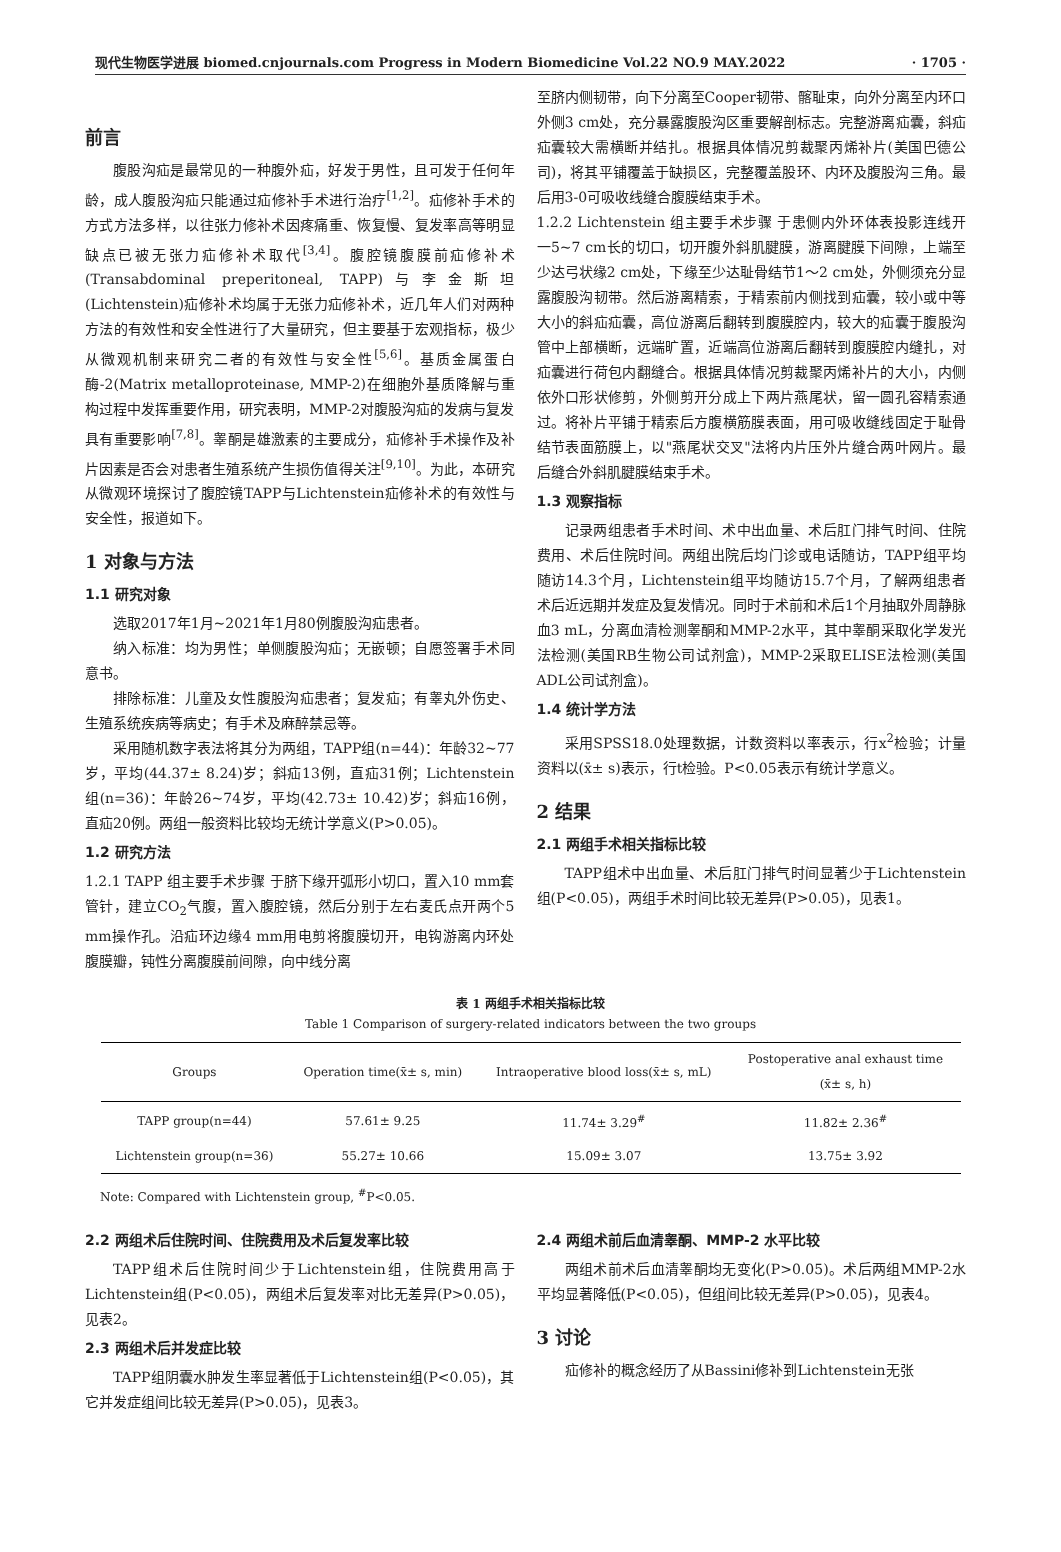现代生物医学进展 biomed.cnjournals.com Progress in Modern Biomedicine Vol.22 NO.9 MAY.2022 · 1705 ·
前言
腹股沟疝是最常见的一种腹外疝，好发于男性，且可发于任何年龄，成人腹股沟疝只能通过疝修补手术进行治疗<sup>[1,2]</sup>。疝修补手术的方式方法多样，以往张力修补术因疼痛重、恢复慢、复发率高等明显缺点已被无张力疝修补术取代<sup>[3,4]</sup>。腹腔镜腹膜前疝修补术(Transabdominal preperitoneal, TAPP)与李金斯坦(Lichtenstein)疝修补术均属于无张力疝修补术，近几年人们对两种方法的有效性和安全性进行了大量研究，但主要基于宏观指标，极少从微观机制来研究二者的有效性与安全性<sup>[5,6]</sup>。基质金属蛋白酶-2(Matrix metalloproteinase, MMP-2)在细胞外基质降解与重构过程中发挥重要作用，研究表明，MMP-2对腹股沟疝的发病与复发具有重要影响<sup>[7,8]</sup>。睾酮是雄激素的主要成分，疝修补手术操作及补片因素是否会对患者生殖系统产生损伤值得关注<sup>[9,10]</sup>。为此，本研究从微观环境探讨了腹腔镜TAPP与Lichtenstein疝修补术的有效性与安全性，报道如下。
1 对象与方法
1.1 研究对象
选取2017年1月~2021年1月80例腹股沟疝患者。
纳入标准：均为男性；单侧腹股沟疝；无嵌顿；自愿签署手术同意书。
排除标准：儿童及女性腹股沟疝患者；复发疝；有睾丸外伤史、生殖系统疾病等病史；有手术及麻醉禁忌等。
采用随机数字表法将其分为两组，TAPP组(n=44)：年龄32~77岁，平均(44.37± 8.24)岁；斜疝13例，直疝31例；Lichtenstein组(n=36)：年龄26~74岁，平均(42.73± 10.42)岁；斜疝16例，直疝20例。两组一般资料比较均无统计学意义(P>0.05)。
1.2 研究方法
1.2.1 TAPP 组主要手术步骤 于脐下缘开弧形小切口，置入10 mm套管针，建立CO<sub>2</sub>气腹，置入腹腔镜，然后分别于左右麦氏点开两个5 mm操作孔。沿疝环边缘4 mm用电剪将腹膜切开，电钩游离内环处腹膜瓣，钝性分离腹膜前间隙，向中线分离
至脐内侧韧带，向下分离至Cooper韧带、髂耻束，向外分离至内环口外侧3 cm处，充分暴露腹股沟区重要解剖标志。完整游离疝囊，斜疝疝囊较大需横断并结扎。根据具体情况剪裁聚丙烯补片(美国巴德公司)，将其平铺覆盖于缺损区，完整覆盖股环、内环及腹股沟三角。最后用3-0可吸收线缝合腹膜结束手术。
1.2.2 Lichtenstein 组主要手术步骤 于患侧内外环体表投影连线开一5~7 cm长的切口，切开腹外斜肌腱膜，游离腱膜下间隙，上端至少达弓状缘2 cm处，下缘至少达耻骨结节1～2 cm处，外侧须充分显露腹股沟韧带。然后游离精索，于精索前内侧找到疝囊，较小或中等大小的斜疝疝囊，高位游离后翻转到腹膜腔内，较大的疝囊于腹股沟管中上部横断，远端旷置，近端高位游离后翻转到腹膜腔内缝扎，对疝囊进行荷包内翻缝合。根据具体情况剪裁聚丙烯补片的大小，内侧依外口形状修剪，外侧剪开分成上下两片燕尾状，留一圆孔容精索通过。将补片平铺于精索后方腹横筋膜表面，用可吸收缝线固定于耻骨结节表面筋膜上，以"燕尾状交叉"法将内片压外片缝合两叶网片。最后缝合外斜肌腱膜结束手术。
1.3 观察指标
记录两组患者手术时间、术中出血量、术后肛门排气时间、住院费用、术后住院时间。两组出院后均门诊或电话随访，TAPP组平均随访14.3个月，Lichtenstein组平均随访15.7个月，了解两组患者术后近远期并发症及复发情况。同时于术前和术后1个月抽取外周静脉血3 mL，分离血清检测睾酮和MMP-2水平，其中睾酮采取化学发光法检测(美国RB生物公司试剂盒)，MMP-2采取ELISE法检测(美国ADL公司试剂盒)。
1.4 统计学方法
采用SPSS18.0处理数据，计数资料以率表示，行x<sup>2</sup>检验；计量资料以(x̄± s)表示，行t检验。P<0.05表示有统计学意义。
2 结果
2.1 两组手术相关指标比较
TAPP组术中出血量、术后肛门排气时间显著少于Lichtenstein组(P<0.05)，两组手术时间比较无差异(P>0.05)，见表1。
表 1 两组手术相关指标比较
Table 1 Comparison of surgery-related indicators between the two groups
| Groups | Operation time(x̄± s, min) | Intraoperative blood loss(x̄± s, mL) | Postoperative anal exhaust time (x̄± s, h) |
| --- | --- | --- | --- |
| TAPP group(n=44) | 57.61± 9.25 | 11.74± 3.29<sup>#</sup> | 11.82± 2.36<sup>#</sup> |
| Lichtenstein group(n=36) | 55.27± 10.66 | 15.09± 3.07 | 13.75± 3.92 |
Note: Compared with Lichtenstein group, <sup>#</sup>P<0.05.
2.2 两组术后住院时间、住院费用及术后复发率比较
TAPP组术后住院时间少于Lichtenstein组，住院费用高于Lichtenstein组(P<0.05)，两组术后复发率对比无差异(P>0.05)，见表2。
2.3 两组术后并发症比较
TAPP组阴囊水肿发生率显著低于Lichtenstein组(P<0.05)，其它并发症组间比较无差异(P>0.05)，见表3。
2.4 两组术前后血清睾酮、MMP-2 水平比较
两组术前术后血清睾酮均无变化(P>0.05)。术后两组MMP-2水平均显著降低(P<0.05)，但组间比较无差异(P>0.05)，见表4。
3 讨论
疝修补的概念经历了从Bassini修补到Lichtenstein无张